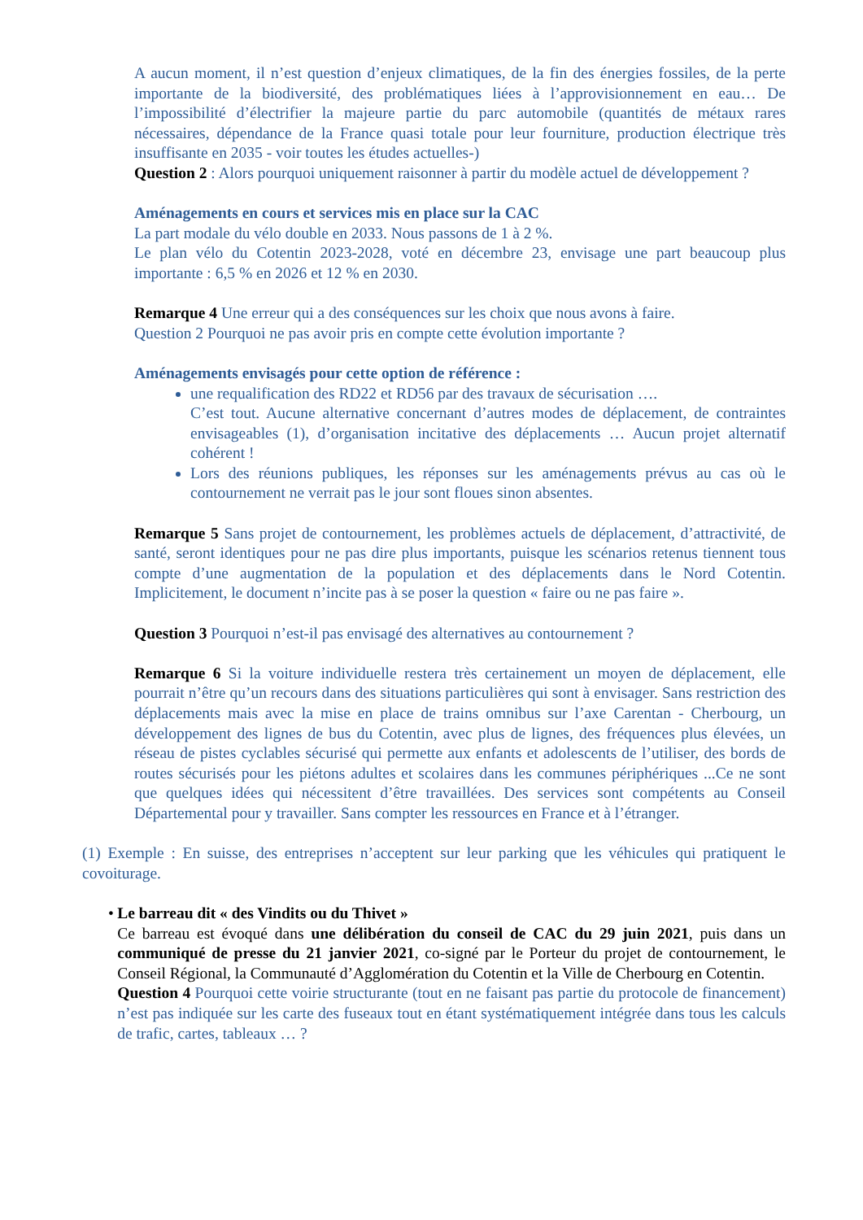A aucun moment, il n’est question d’enjeux climatiques, de la fin des énergies fossiles, de la perte importante de la biodiversité, des problématiques liées à l’approvisionnement en eau… De l’impossibilité d’électrifier la majeure partie du parc automobile (quantités de métaux rares nécessaires, dépendance de la France quasi totale pour leur fourniture, production électrique très insuffisante en 2035 - voir toutes les études actuelles-)
Question 2 : Alors pourquoi uniquement raisonner à partir du modèle actuel de développement ?
Aménagements en cours et services mis en place sur la CAC
La part modale du vélo double en 2033. Nous passons de 1 à 2 %.
Le plan vélo du Cotentin 2023-2028, voté en décembre 23, envisage une part beaucoup plus importante : 6,5 % en 2026 et 12 % en 2030.
Remarque 4 Une erreur qui a des conséquences sur les choix que nous avons à faire.
Question 2 Pourquoi ne pas avoir pris en compte cette évolution importante ?
Aménagements envisagés pour cette option de référence :
une requalification des RD22 et RD56 par des travaux de sécurisation ….
C’est tout. Aucune alternative concernant d’autres modes de déplacement, de contraintes envisageables (1), d’organisation incitative des déplacements … Aucun projet alternatif cohérent !
Lors des réunions publiques, les réponses sur les aménagements prévus au cas où le contournement ne verrait pas le jour sont floues sinon absentes.
Remarque 5 Sans projet de contournement, les problèmes actuels de déplacement, d’attractivité, de santé, seront identiques pour ne pas dire plus importants, puisque les scénarios retenus tiennent tous compte d’une augmentation de la population et des déplacements dans le Nord Cotentin. Implicitement, le document n’incite pas à se poser la question « faire ou ne pas faire ».
Question 3 Pourquoi n’est-il pas envisagé des alternatives au contournement ?
Remarque 6 Si la voiture individuelle restera très certainement un moyen de déplacement, elle pourrait n’être qu’un recours dans des situations particulières qui sont à envisager. Sans restriction des déplacements mais avec la mise en place de trains omnibus sur l’axe Carentan - Cherbourg, un développement des lignes de bus du Cotentin, avec plus de lignes, des fréquences plus élevées, un réseau de pistes cyclables sécurisé qui permette aux enfants et adolescents de l’utiliser, des bords de routes sécurisés pour les piétons adultes et scolaires dans les communes périphériques ...Ce ne sont que quelques idées qui nécessitent d’être travaillées. Des services sont compétents au Conseil Départemental pour y travailler. Sans compter les ressources en France et à l’étranger.
(1) Exemple : En suisse, des entreprises n’acceptent sur leur parking que les véhicules qui pratiquent le covoiturage.
• Le barreau dit « des Vindits ou du Thivet »
Ce barreau est évoqué dans une délibération du conseil de CAC du 29 juin 2021, puis dans un communiqué de presse du 21 janvier 2021, co-signé par le Porteur du projet de contournement, le Conseil Régional, la Communauté d’Agglomération du Cotentin et la Ville de Cherbourg en Cotentin.
Question 4 Pourquoi cette voirie structurante (tout en ne faisant pas partie du protocole de financement) n’est pas indiquée sur les carte des fuseaux tout en étant systématiquement intégrée dans tous les calculs de trafic, cartes, tableaux … ?